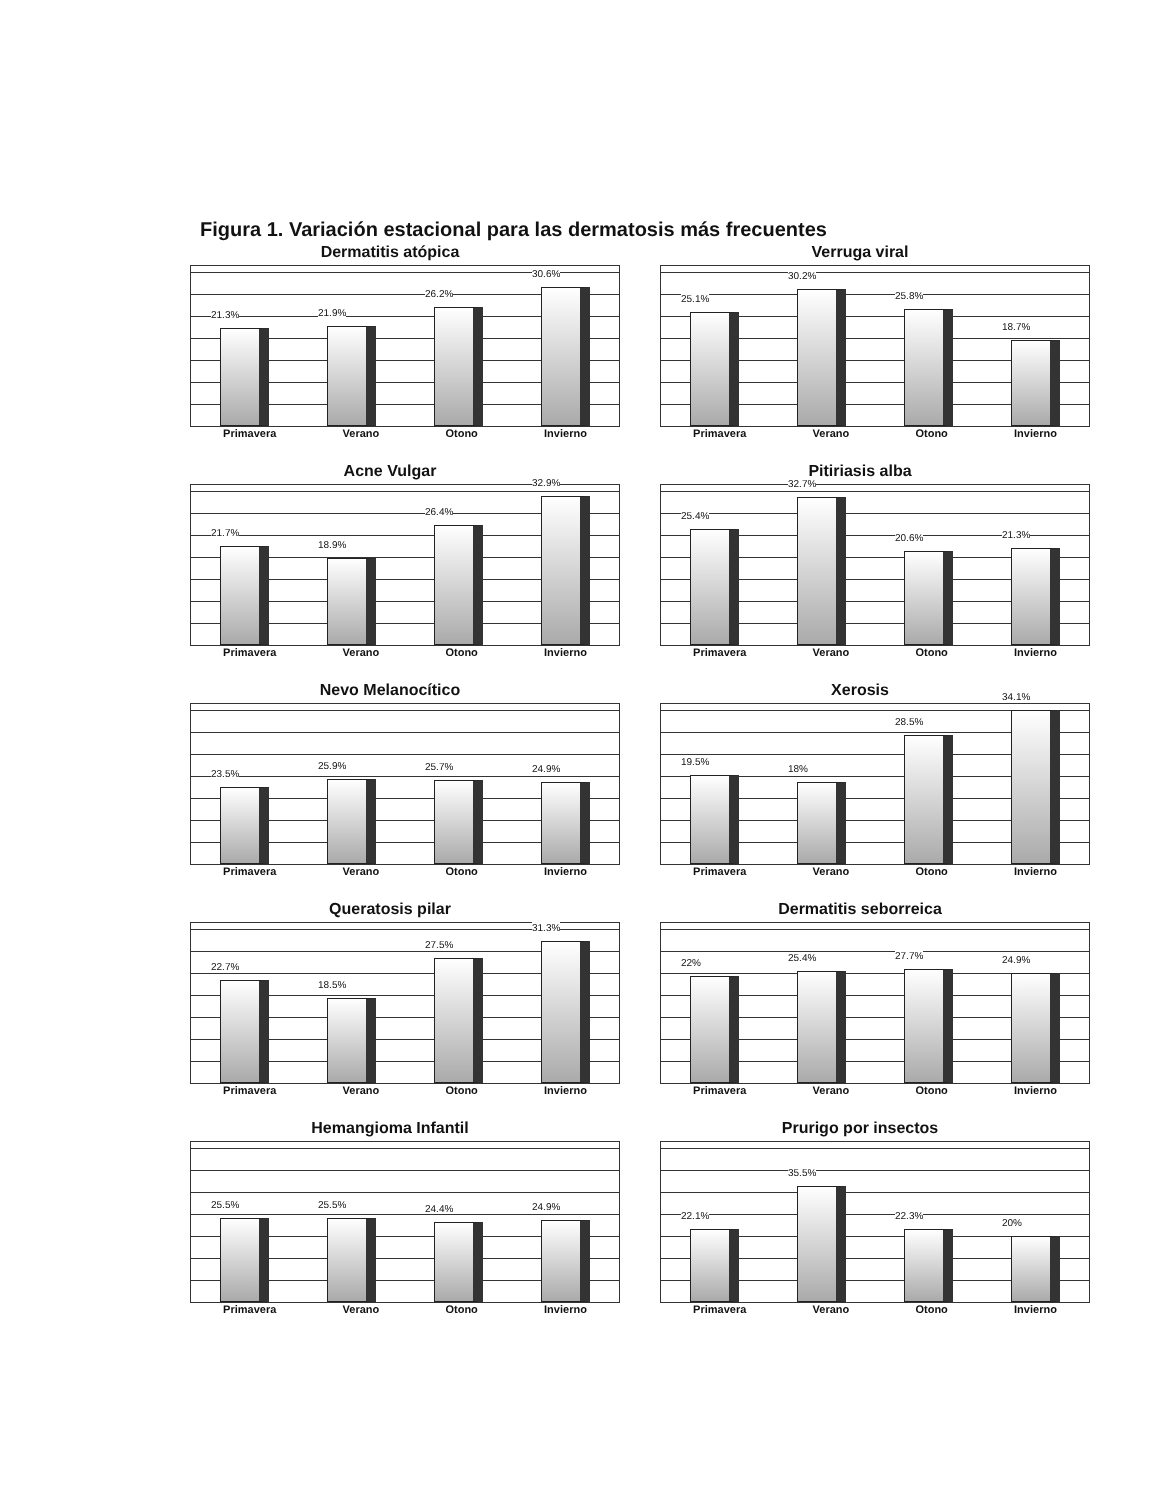Figura 1. Variación estacional para las dermatosis más frecuentes
Dermatitis atópica
21.3%
21.9%
26.2%
30.6%
Primavera Verano Otono Invierno
Verruga viral
25.1%
30.2%
25.8%
18.7%
Primavera Verano Otono Invierno
Acne Vulgar
21.7%
18.9%
26.4%
32.9%
Primavera Verano Otono Invierno
Pitiriasis alba
25.4%
32.7%
20.6%
21.3%
Primavera Verano Otono Invierno
Nevo Melanocítico
23.5%
25.9%
25.7%
24.9%
Primavera Verano Otono Invierno
Xerosis
19.5%
18%
28.5%
34.1%
Primavera Verano Otono Invierno
Queratosis pilar
22.7%
18.5%
27.5%
31.3%
Primavera Verano Otono Invierno
Dermatitis seborreica
22%
25.4%
27.7%
24.9%
Primavera Verano Otono Invierno
Hemangioma Infantil
25.5%
25.5%
24.4%
24.9%
Primavera Verano Otono Invierno
Prurigo por insectos
22.1%
35.5%
22.3%
20%
Primavera Verano Otono Invierno